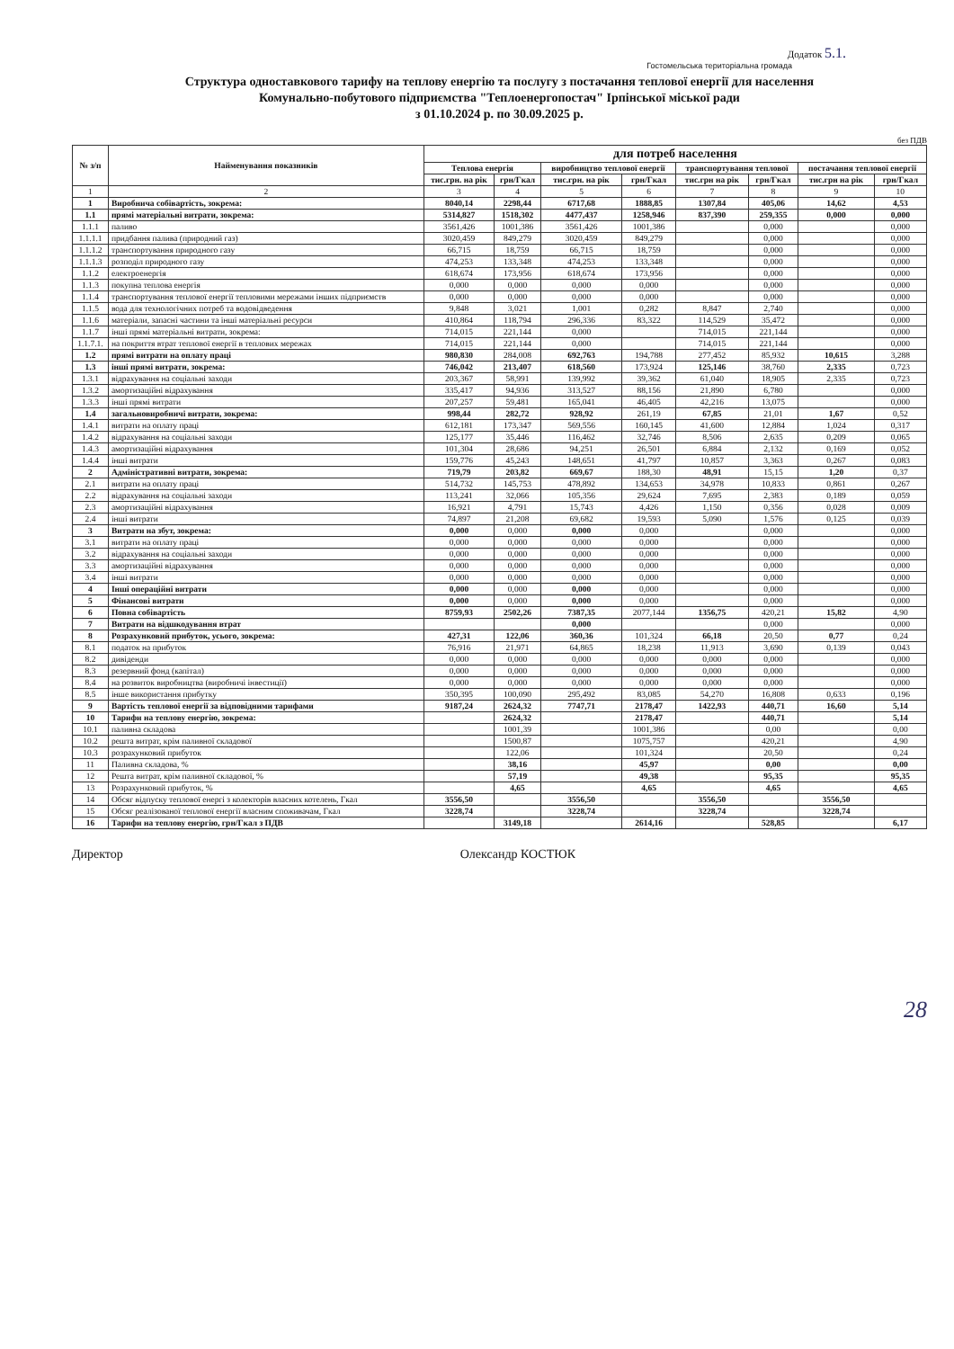Додаток 5.1.
Гостомельська територіальна громада
Структура одноставкового тарифу на теплову енергію та послугу з постачання теплової енергії для населення
Комунально-побутового підприємства "Теплоенергопостач" Ірпінської міської ради
з 01.10.2024 р. по 30.09.2025 р.
без ПДВ
| № з/п | Найменування показників | для потреб населення | | | | | | | |
| --- | --- | --- | --- | --- | --- | --- | --- | --- | --- |
| | | Теплова енергія | | виробництво теплової енергії | | транспортування теплової | | постачання теплової енергії | |
| | | тис.грн. на рік | грн/Гкал | тис.грн. на рік | грн/Гкал | тис.грн на рік | грн/Гкал | тис.грн на рік | грн/Гкал |
| 1 | 2 | 3 | 4 | 5 | 6 | 7 | 8 | 9 | 10 |
| 1 | Виробнича собівартість, зокрема: | 8040,14 | 2298,44 | 6717,68 | 1888,85 | 1307,84 | 405,06 | 14,62 | 4,53 |
| 1.1 | прямі матеріальні витрати, зокрема: | 5314,827 | 1518,302 | 4477,437 | 1258,946 | 837,390 | 259,355 | 0,000 | 0,000 |
| 1.1.1 | паливо | 3561,426 | 1001,386 | 3561,426 | 1001,386 | | 0,000 | | 0,000 |
| 1.1.1.1 | придбання палива (природний газ) | 3020,459 | 849,279 | 3020,459 | 849,279 | | 0,000 | | 0,000 |
| 1.1.1.2 | транспортування природного газу | 66,715 | 18,759 | 66,715 | 18,759 | | 0,000 | | 0,000 |
| 1.1.1.3 | розподіл природного газу | 474,253 | 133,348 | 474,253 | 133,348 | | 0,000 | | 0,000 |
| 1.1.2 | електроенергія | 618,674 | 173,956 | 618,674 | 173,956 | | 0,000 | | 0,000 |
| 1.1.3 | покупна теплова енергія | 0,000 | 0,000 | 0,000 | 0,000 | | 0,000 | | 0,000 |
| 1.1.4 | транспортування теплової енергії тепловими мережами інших підприємств | 0,000 | 0,000 | 0,000 | 0,000 | | 0,000 | | 0,000 |
| 1.1.5 | вода для технологічних потреб та водовідведення | 9,848 | 3,021 | 1,001 | 0,282 | 8,847 | 2,740 | | 0,000 |
| 1.1.6 | матеріали, запасні частини та інші матеріальні ресурси | 410,864 | 118,794 | 296,336 | 83,322 | 114,529 | 35,472 | | 0,000 |
| 1.1.7 | інші прямі матеріальні витрати, зокрема: | 714,015 | 221,144 | 0,000 | | 714,015 | 221,144 | | 0,000 |
| 1.1.7.1. | на покриття втрат теплової енергії в теплових мережах | 714,015 | 221,144 | 0,000 | | 714,015 | 221,144 | | 0,000 |
| 1.2 | прямі витрати на оплату праці | 980,830 | 284,008 | 692,763 | 194,788 | 277,452 | 85,932 | 10,615 | 3,288 |
| 1.3 | інші прямі витрати, зокрема: | 746,042 | 213,407 | 618,560 | 173,924 | 125,146 | 38,760 | 2,335 | 0,723 |
| 1.3.1 | відрахування на соціальні заходи | 203,367 | 58,991 | 139,992 | 39,362 | 61,040 | 18,905 | 2,335 | 0,723 |
| 1.3.2 | амортизаційні відрахування | 335,417 | 94,936 | 313,527 | 88,156 | 21,890 | 6,780 | | 0,000 |
| 1.3.3 | інші прямі витрати | 207,257 | 59,481 | 165,041 | 46,405 | 42,216 | 13,075 | | 0,000 |
| 1.4 | загальновиробничі витрати, зокрема: | 998,44 | 282,72 | 928,92 | 261,19 | 67,85 | 21,01 | 1,67 | 0,52 |
| 1.4.1 | витрати на оплату праці | 612,181 | 173,347 | 569,556 | 160,145 | 41,600 | 12,884 | 1,024 | 0,317 |
| 1.4.2 | відрахування на соціальні заходи | 125,177 | 35,446 | 116,462 | 32,746 | 8,506 | 2,635 | 0,209 | 0,065 |
| 1.4.3 | амортизаційні відрахування | 101,304 | 28,686 | 94,251 | 26,501 | 6,884 | 2,132 | 0,169 | 0,052 |
| 1.4.4 | інші витрати | 159,776 | 45,243 | 148,651 | 41,797 | 10,857 | 3,363 | 0,267 | 0,083 |
| 2 | Адміністративні витрати, зокрема: | 719,79 | 203,82 | 669,67 | 188,30 | 48,91 | 15,15 | 1,20 | 0,37 |
| 2.1 | витрати на оплату праці | 514,732 | 145,753 | 478,892 | 134,653 | 34,978 | 10,833 | 0,861 | 0,267 |
| 2.2 | відрахування на соціальні заходи | 113,241 | 32,066 | 105,356 | 29,624 | 7,695 | 2,383 | 0,189 | 0,059 |
| 2.3 | амортизаційні відрахування | 16,921 | 4,791 | 15,743 | 4,426 | 1,150 | 0,356 | 0,028 | 0,009 |
| 2.4 | інші витрати | 74,897 | 21,208 | 69,682 | 19,593 | 5,090 | 1,576 | 0,125 | 0,039 |
| 3 | Витрати на збут, зокрема: | 0,000 | 0,000 | 0,000 | 0,000 | | 0,000 | | 0,000 |
| 3.1 | витрати на оплату праці | 0,000 | 0,000 | 0,000 | 0,000 | | 0,000 | | 0,000 |
| 3.2 | відрахування на соціальні заходи | 0,000 | 0,000 | 0,000 | 0,000 | | 0,000 | | 0,000 |
| 3.3 | амортизаційні відрахування | 0,000 | 0,000 | 0,000 | 0,000 | | 0,000 | | 0,000 |
| 3.4 | інші витрати | 0,000 | 0,000 | 0,000 | 0,000 | | 0,000 | | 0,000 |
| 4 | Інші операційні витрати | 0,000 | 0,000 | 0,000 | 0,000 | | 0,000 | | 0,000 |
| 5 | Фінансові витрати | 0,000 | 0,000 | 0,000 | 0,000 | | 0,000 | | 0,000 |
| 6 | Повна собівартість | 8759,93 | 2502,26 | 7387,35 | 2077,144 | 1356,75 | 420,21 | 15,82 | 4,90 |
| 7 | Витрати на відшкодування втрат | | | 0,000 | | | 0,000 | | 0,000 |
| 8 | Розрахунковий прибуток, усього, зокрема: | 427,31 | 122,06 | 360,36 | 101,324 | 66,18 | 20,50 | 0,77 | 0,24 |
| 8.1 | податок на прибуток | 76,916 | 21,971 | 64,865 | 18,238 | 11,913 | 3,690 | 0,139 | 0,043 |
| 8.2 | дивіденди | 0,000 | 0,000 | 0,000 | 0,000 | 0,000 | 0,000 | | 0,000 |
| 8.3 | резервний фонд (капітал) | 0,000 | 0,000 | 0,000 | 0,000 | 0,000 | 0,000 | | 0,000 |
| 8.4 | на розвиток виробництва (виробничі інвестиції) | 0,000 | 0,000 | 0,000 | 0,000 | 0,000 | 0,000 | | 0,000 |
| 8.5 | інше використання прибутку | 350,395 | 100,090 | 295,492 | 83,085 | 54,270 | 16,808 | 0,633 | 0,196 |
| 9 | Вартість теплової енергії за відповідними тарифами | 9187,24 | 2624,32 | 7747,71 | 2178,47 | 1422,93 | 440,71 | 16,60 | 5,14 |
| 10 | Тарифи на теплову енергію, зокрема: | | 2624,32 | | 2178,47 | | 440,71 | | 5,14 |
| 10.1 | паливна складова | | 1001,39 | | 1001,386 | | 0,00 | | 0,00 |
| 10.2 | решта витрат, крім паливної складової | | 1500,87 | | 1075,757 | | 420,21 | | 4,90 |
| 10.3 | розрахунковий прибуток | | 122,06 | | 101,324 | | 20,50 | | 0,24 |
| 11 | Паливна складова, % | | 38,16 | | 45,97 | | 0,00 | | 0,00 |
| 12 | Решта витрат, крім паливної складової, % | | 57,19 | | 49,38 | | 95,35 | | 95,35 |
| 13 | Розрахунковий прибуток, % | | 4,65 | | 4,65 | | 4,65 | | 4,65 |
| 14 | Обсяг відпуску теплової енергі з колекторів власних котелень, Гкал | 3556,50 | | 3556,50 | | 3556,50 | | 3556,50 | |
| 15 | Обсяг реалізованої теплової енергії власним споживачам, Гкал | 3228,74 | | 3228,74 | | 3228,74 | | 3228,74 | |
| 16 | Тарифи на теплову енергію, грн/Гкал з ПДВ | | 3149,18 | | 2614,16 | | 528,85 | | 6,17 |
Директор Олександр КОСТЮК
28